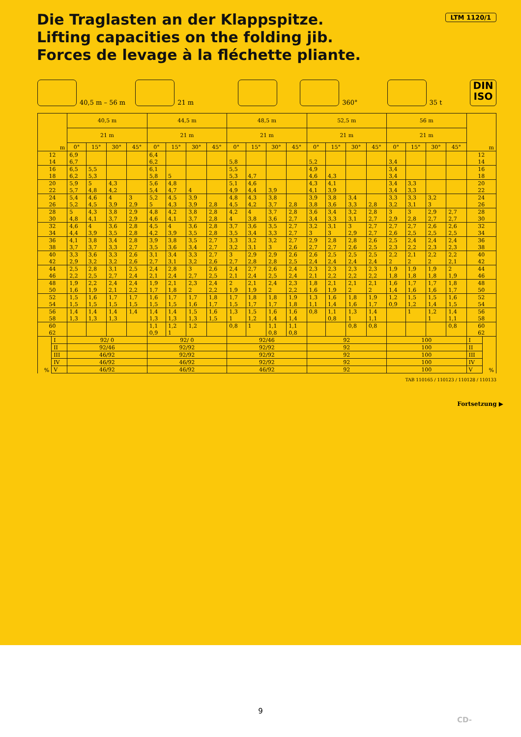Die Traglasten an der Klappspitze.
Lifting capacities on the folding jib.
Forces de levage à la fléchette pliante.
LTM 1120/1
40,5 m – 56 m
21 m
360°
35 t
DIN
ISO
| m | | 40,5 m | | | | 44,5 m | | | | 48,5 m | | | | 52,5 m | | | | 56 m | | | | m | |
| --- | --- | --- | --- | --- | --- | --- | --- | --- | --- | --- | --- | --- | --- | --- | --- | --- | --- | --- | --- | --- | --- | --- | --- |
| | | 21 m | | | | 21 m | | | | 21 m | | | | 21 m | | | | 21 m | | | | | |
| | | 0° | 15° | 30° | 45° | 0° | 15° | 30° | 45° | 0° | 15° | 30° | 45° | 0° | 15° | 30° | 45° | 0° | 15° | 30° | 45° | | |
| 12 | | 6,9 | | | | 6,4 | | | | | | | | | | | | | | | | 12 | |
| 14 | | 6,7 | | | | 6,2 | | | | 5,8 | | | | 5,2 | | | | 3,4 | | | | 14 | |
| 16 | | 6,5 | 5,5 | | | 6,1 | | | | 5,5 | | | | 4,9 | | | | 3,4 | | | | 16 | |
| 18 | | 6,2 | 5,3 | | | 5,8 | 5 | | | 5,3 | 4,7 | | | 4,6 | 4,3 | | | 3,4 | | | | 18 | |
| 20 | | 5,9 | 5 | 4,3 | | 5,6 | 4,8 | | | 5,1 | 4,6 | | | 4,3 | 4,1 | | | 3,4 | 3,3 | | | 20 | |
| 22 | | 5,7 | 4,8 | 4,2 | | 5,4 | 4,7 | 4 | | 4,9 | 4,4 | 3,9 | | 4,1 | 3,9 | | | 3,4 | 3,3 | | | 22 | |
| 24 | | 5,4 | 4,6 | 4 | 3 | 5,2 | 4,5 | 3,9 | | 4,8 | 4,3 | 3,8 | | 3,9 | 3,8 | 3,4 | | 3,3 | 3,3 | 3,2 | | 24 | |
| 26 | | 5,2 | 4,5 | 3,9 | 2,9 | 5 | 4,3 | 3,9 | 2,8 | 4,5 | 4,2 | 3,7 | 2,8 | 3,8 | 3,6 | 3,3 | 2,8 | 3,2 | 3,1 | 3 | | 26 | |
| 28 | | 5 | 4,3 | 3,8 | 2,9 | 4,8 | 4,2 | 3,8 | 2,8 | 4,2 | 4 | 3,7 | 2,8 | 3,6 | 3,4 | 3,2 | 2,8 | 3 | 3 | 2,9 | 2,7 | 28 | |
| 30 | | 4,8 | 4,1 | 3,7 | 2,9 | 4,6 | 4,1 | 3,7 | 2,8 | 4 | 3,8 | 3,6 | 2,7 | 3,4 | 3,3 | 3,1 | 2,7 | 2,9 | 2,8 | 2,7 | 2,7 | 30 | |
| 32 | | 4,6 | 4 | 3,6 | 2,8 | 4,5 | 4 | 3,6 | 2,8 | 3,7 | 3,6 | 3,5 | 2,7 | 3,2 | 3,1 | 3 | 2,7 | 2,7 | 2,7 | 2,6 | 2,6 | 32 | |
| 34 | | 4,4 | 3,9 | 3,5 | 2,8 | 4,2 | 3,9 | 3,5 | 2,8 | 3,5 | 3,4 | 3,3 | 2,7 | 3 | 3 | 2,9 | 2,7 | 2,6 | 2,5 | 2,5 | 2,5 | 34 | |
| 36 | | 4,1 | 3,8 | 3,4 | 2,8 | 3,9 | 3,8 | 3,5 | 2,7 | 3,3 | 3,2 | 3,2 | 2,7 | 2,9 | 2,8 | 2,8 | 2,6 | 2,5 | 2,4 | 2,4 | 2,4 | 36 | |
| 38 | | 3,7 | 3,7 | 3,3 | 2,7 | 3,5 | 3,6 | 3,4 | 2,7 | 3,2 | 3,1 | 3 | 2,6 | 2,7 | 2,7 | 2,6 | 2,5 | 2,3 | 2,2 | 2,3 | 2,3 | 38 | |
| 40 | | 3,3 | 3,6 | 3,3 | 2,6 | 3,1 | 3,4 | 3,3 | 2,7 | 3 | 2,9 | 2,9 | 2,6 | 2,6 | 2,5 | 2,5 | 2,5 | 2,2 | 2,1 | 2,2 | 2,2 | 40 | |
| 42 | | 2,9 | 3,2 | 3,2 | 2,6 | 2,7 | 3,1 | 3,2 | 2,6 | 2,7 | 2,8 | 2,8 | 2,5 | 2,4 | 2,4 | 2,4 | 2,4 | 2 | 2 | 2 | 2,1 | 42 | |
| 44 | | 2,5 | 2,8 | 3,1 | 2,5 | 2,4 | 2,8 | 3 | 2,6 | 2,4 | 2,7 | 2,6 | 2,4 | 2,3 | 2,3 | 2,3 | 2,3 | 1,9 | 1,9 | 1,9 | 2 | 44 | |
| 46 | | 2,2 | 2,5 | 2,7 | 2,4 | 2,1 | 2,4 | 2,7 | 2,5 | 2,1 | 2,4 | 2,5 | 2,4 | 2,1 | 2,2 | 2,2 | 2,2 | 1,8 | 1,8 | 1,8 | 1,9 | 46 | |
| 48 | | 1,9 | 2,2 | 2,4 | 2,4 | 1,9 | 2,1 | 2,3 | 2,4 | 2 | 2,1 | 2,4 | 2,3 | 1,8 | 2,1 | 2,1 | 2,1 | 1,6 | 1,7 | 1,7 | 1,8 | 48 | |
| 50 | | 1,6 | 1,9 | 2,1 | 2,2 | 1,7 | 1,8 | 2 | 2,2 | 1,9 | 1,9 | 2 | 2,2 | 1,6 | 1,9 | 2 | 2 | 1,4 | 1,6 | 1,6 | 1,7 | 50 | |
| 52 | | 1,5 | 1,6 | 1,7 | 1,7 | 1,6 | 1,7 | 1,7 | 1,8 | 1,7 | 1,8 | 1,8 | 1,9 | 1,3 | 1,6 | 1,8 | 1,9 | 1,2 | 1,5 | 1,5 | 1,6 | 52 | |
| 54 | | 1,5 | 1,5 | 1,5 | 1,5 | 1,5 | 1,5 | 1,6 | 1,7 | 1,5 | 1,7 | 1,7 | 1,8 | 1,1 | 1,4 | 1,6 | 1,7 | 0,9 | 1,2 | 1,4 | 1,5 | 54 | |
| 56 | | 1,4 | 1,4 | 1,4 | 1,4 | 1,4 | 1,4 | 1,5 | 1,6 | 1,3 | 1,5 | 1,6 | 1,6 | 0,8 | 1,1 | 1,3 | 1,4 | | 1 | 1,2 | 1,4 | 56 | |
| 58 | | 1,3 | 1,3 | 1,3 | | 1,3 | 1,3 | 1,3 | 1,5 | 1 | 1,2 | 1,4 | 1,4 | | 0,8 | 1 | 1,1 | | | 1 | 1,1 | 58 | |
| 60 | | | | | | 1,1 | 1,2 | 1,2 | | 0,8 | 1 | 1,1 | 1,1 | | | 0,8 | 0,8 | | | | 0,8 | 60 | |
| 62 | | | | | | 0,9 | 1 | | | | | 0,8 | 0,8 | | | | | | | | | 62 | |
| % | I | 92/ 0 | | | | 92/ 0 | | | | 92/46 | | | | 92 | | | | 100 | | | | I | % |
| | II | 92/46 | | | | 92/92 | | | | 92/92 | | | | 92 | | | | 100 | | | | II | |
| | III | 46/92 | | | | 92/92 | | | | 92/92 | | | | 92 | | | | 100 | | | | III | |
| | IV | 46/92 | | | | 46/92 | | | | 92/92 | | | | 92 | | | | 100 | | | | IV | |
| | V | 46/92 | | | | 46/92 | | | | 46/92 | | | | 92 | | | | 100 | | | | V | |
TAB 110165 / 110123 / 110128 / 110133
Fortsetzung ▶
9
CD-